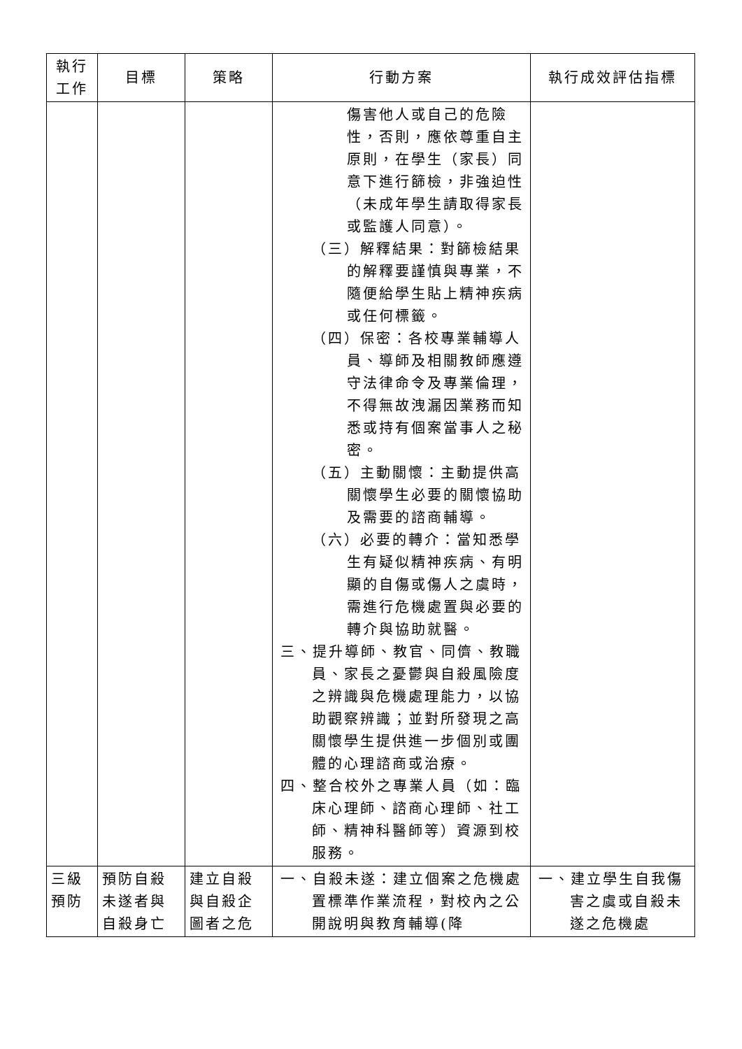| 執行 工作 | 目標 | 策略 | 行動方案 | 執行成效評估指標 |
| --- | --- | --- | --- | --- |
| | | | 傷害他人或自己的危險性，否則，應依尊重自主原則，在學生（家長）同意下進行篩檢，非強迫性（未成年學生請取得家長或監護人同意）。 （三）解釋結果：對篩檢結果的解釋要謹慎與專業，不隨便給學生貼上精神疾病或任何標籤。 （四）保密：各校專業輔導人員、導師及相關教師應遵守法律命令及專業倫理，不得無故洩漏因業務而知悉或持有個案當事人之秘密。 （五）主動關懷：主動提供高關懷學生必要的關懷協助及需要的諮商輔導。 （六）必要的轉介：當知悉學生有疑似精神疾病、有明顯的自傷或傷人之虞時，需進行危機處置與必要的轉介與協助就醫。 三、提升導師、教官、同儕、教職員、家長之憂鬱與自殺風險度之辨識與危機處理能力，以協助觀察辨識；並對所發現之高關懷學生提供進一步個別或團體的心理諮商或治療。 四、整合校外之專業人員（如：臨床心理師、諮商心理師、社工師、精神科醫師等）資源到校服務。 | |
| 三級 預防 | 預防自殺未遂者與自殺身亡 | 建立自殺與自殺企圖者之危 | 一、自殺未遂：建立個案之危機處置標準作業流程，對校內之公開說明與教育輔導(降 | 一、建立學生自我傷害之虞或自殺未遂之危機處 |